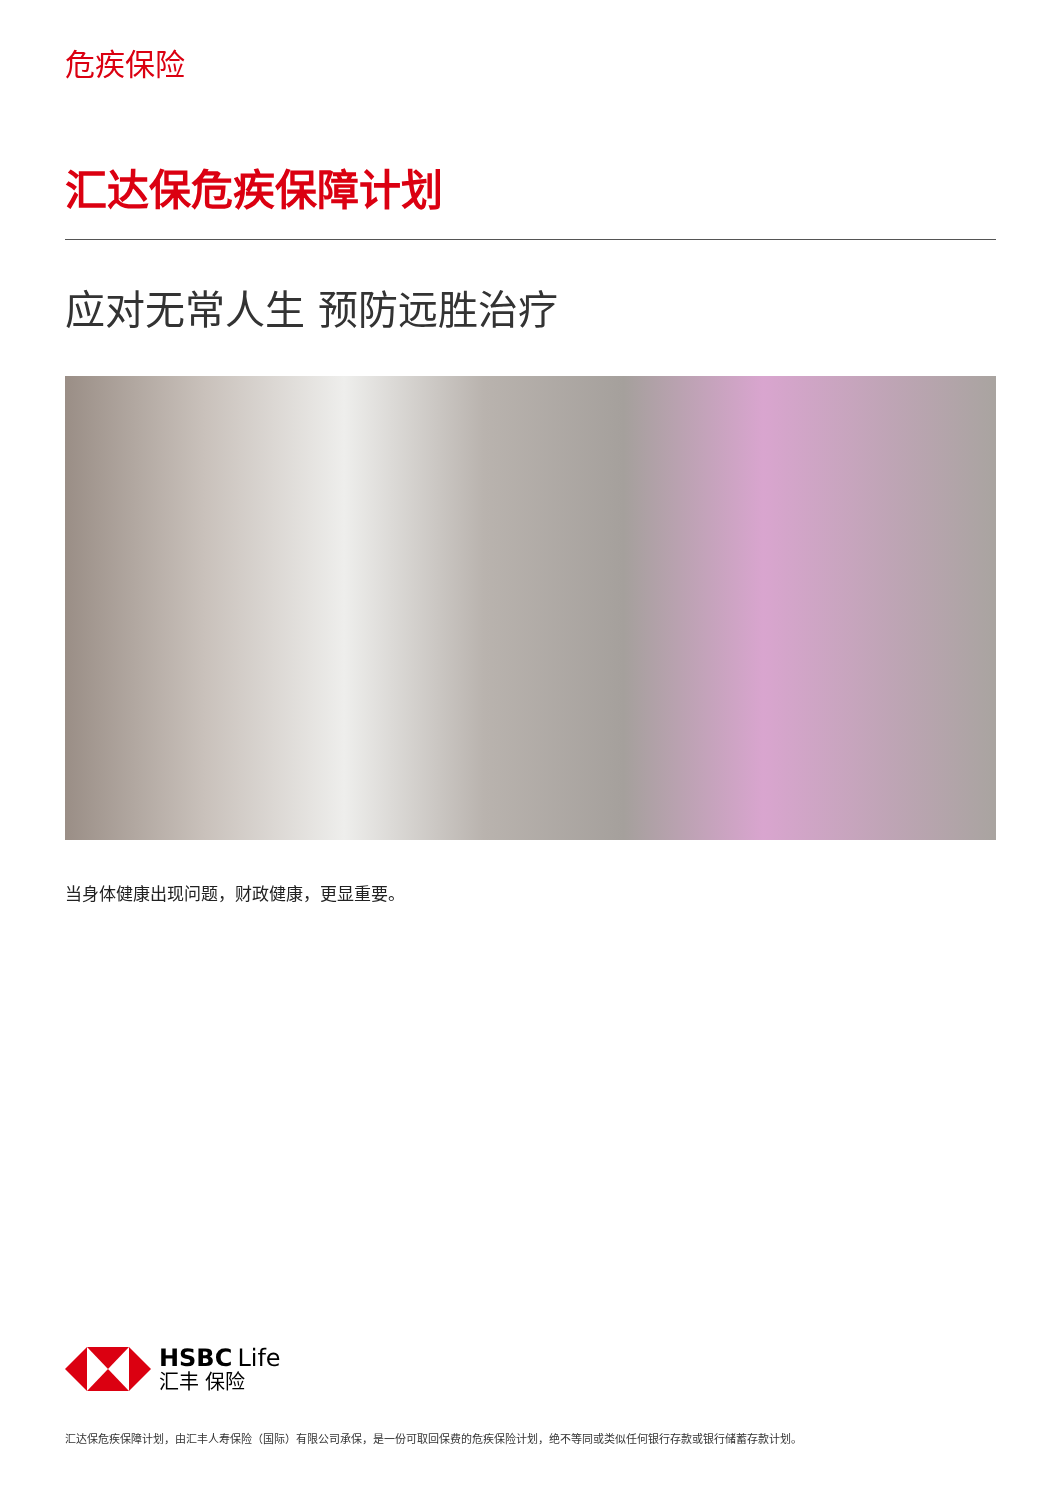危疾保险
汇达保危疾保障计划
应对无常人生 预防远胜治疗
当身体健康出现问题，财政健康，更显重要。
HSBC Life
汇丰 保险
汇达保危疾保障计划，由汇丰人寿保险（国际）有限公司承保，是一份可取回保费的危疾保险计划，绝不等同或类似任何银行存款或银行储蓄存款计划。